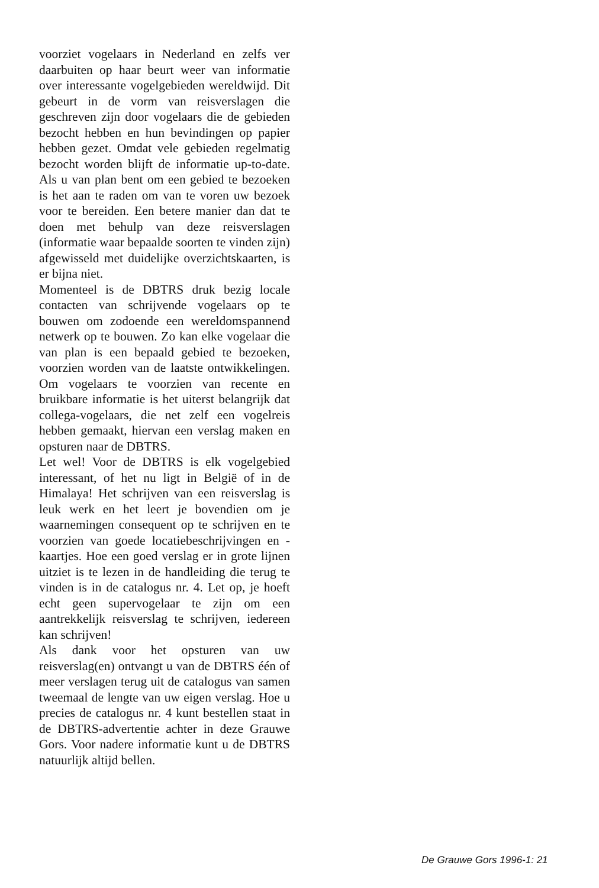voorziet vogelaars in Nederland en zelfs ver daarbuiten op haar beurt weer van informatie over interessante vogelgebieden wereldwijd. Dit gebeurt in de vorm van reisverslagen die geschreven zijn door vogelaars die de gebieden bezocht hebben en hun bevindingen op papier hebben gezet. Omdat vele gebieden regelmatig bezocht worden blijft de informatie up-to-date. Als u van plan bent om een gebied te bezoeken is het aan te raden om van te voren uw bezoek voor te bereiden. Een betere manier dan dat te doen met behulp van deze reisverslagen (informatie waar bepaalde soorten te vinden zijn) afgewisseld met duidelijke overzichtskaarten, is er bijna niet.
Momenteel is de DBTRS druk bezig locale contacten van schrijvende vogelaars op te bouwen om zodoende een wereldomspannend netwerk op te bouwen. Zo kan elke vogelaar die van plan is een bepaald gebied te bezoeken, voorzien worden van de laatste ontwikkelingen. Om vogelaars te voorzien van recente en bruikbare informatie is het uiterst belangrijk dat collega-vogelaars, die net zelf een vogelreis hebben gemaakt, hiervan een verslag maken en opsturen naar de DBTRS.
Let wel! Voor de DBTRS is elk vogelgebied interessant, of het nu ligt in België of in de Himalaya! Het schrijven van een reisverslag is leuk werk en het leert je bovendien om je waarnemingen consequent op te schrijven en te voorzien van goede locatiebeschrijvingen en -kaartjes. Hoe een goed verslag er in grote lijnen uitziet is te lezen in de handleiding die terug te vinden is in de catalogus nr. 4. Let op, je hoeft echt geen supervogelaar te zijn om een aantrekkelijk reisverslag te schrijven, iedereen kan schrijven!
Als dank voor het opsturen van uw reisverslag(en) ontvangt u van de DBTRS één of meer verslagen terug uit de catalogus van samen tweemaal de lengte van uw eigen verslag. Hoe u precies de catalogus nr. 4 kunt bestellen staat in de DBTRS-advertentie achter in deze Grauwe Gors. Voor nadere informatie kunt u de DBTRS natuurlijk altijd bellen.
De Grauwe Gors 1996-1: 21